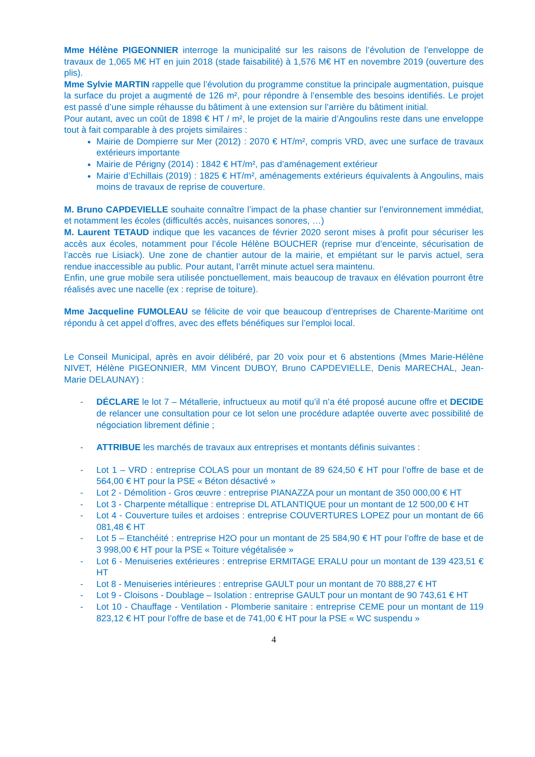Mme Hélène PIGEONNIER interroge la municipalité sur les raisons de l’évolution de l’enveloppe de travaux de 1,065 M€ HT en juin 2018 (stade faisabilité) à 1,576 M€ HT en novembre 2019 (ouverture des plis).
Mme Sylvie MARTIN rappelle que l’évolution du programme constitue la principale augmentation, puisque la surface du projet a augmenté de 126 m², pour répondre à l’ensemble des besoins identifiés. Le projet est passé d’une simple réhausse du bâtiment à une extension sur l’arrière du bâtiment initial.
Pour autant, avec un coût de 1898 € HT / m², le projet de la mairie d’Angoulins reste dans une enveloppe tout à fait comparable à des projets similaires :
Mairie de Dompierre sur Mer (2012) : 2070 € HT/m², compris VRD, avec une surface de travaux extérieurs importante
Mairie de Périgny (2014) : 1842 € HT/m², pas d’aménagement extérieur
Mairie d’Echillais (2019) : 1825 € HT/m², aménagements extérieurs équivalents à Angoulins, mais moins de travaux de reprise de couverture.
M. Bruno CAPDEVIELLE souhaite connaître l’impact de la phase chantier sur l’environnement immédiat, et notamment les écoles (difficultés accès, nuisances sonores, …)
M. Laurent TETAUD indique que les vacances de février 2020 seront mises à profit pour sécuriser les accès aux écoles, notamment pour l’école Hélène BOUCHER (reprise mur d’enceinte, sécurisation de l’accès rue Lisiack). Une zone de chantier autour de la mairie, et empiétant sur le parvis actuel, sera rendue inaccessible au public. Pour autant, l’arrêt minute actuel sera maintenu.
Enfin, une grue mobile sera utilisée ponctuellement, mais beaucoup de travaux en élévation pourront être réalisés avec une nacelle (ex : reprise de toiture).
Mme Jacqueline FUMOLEAU se félicite de voir que beaucoup d’entreprises de Charente-Maritime ont répondu à cet appel d’offres, avec des effets bénéfiques sur l’emploi local.
Le Conseil Municipal, après en avoir délibéré, par 20 voix pour et 6 abstentions (Mmes Marie-Hélène NIVET, Hélène PIGEONNIER, MM Vincent DUBOY, Bruno CAPDEVIELLE, Denis MARECHAL, Jean-Marie DELAUNAY) :
- DÉCLARE le lot 7 – Métallerie, infructueux au motif qu’il n’a été proposé aucune offre et DECIDE de relancer une consultation pour ce lot selon une procédure adaptée ouverte avec possibilité de négociation librement définie ;
- ATTRIBUE les marchés de travaux aux entreprises et montants définis suivantes :
- Lot 1 – VRD : entreprise COLAS pour un montant de 89 624,50 € HT pour l’offre de base et de 564,00 € HT pour la PSE « Béton désactivé »
- Lot 2 - Démolition - Gros œuvre : entreprise PIANAZZA pour un montant de 350 000,00 € HT
- Lot 3 - Charpente métallique : entreprise DL ATLANTIQUE pour un montant de 12 500,00 € HT
- Lot 4 - Couverture tuiles et ardoises : entreprise COUVERTURES LOPEZ pour un montant de 66 081,48 € HT
- Lot 5 – Etanchéité : entreprise H2O pour un montant de 25 584,90 € HT pour l’offre de base et de 3 998,00 € HT pour la PSE « Toiture végétalisée »
- Lot 6 - Menuiseries extérieures : entreprise ERMITAGE ERALU pour un montant de 139 423,51 € HT
- Lot 8 - Menuiseries intérieures : entreprise GAULT pour un montant de 70 888,27 € HT
- Lot 9 - Cloisons - Doublage – Isolation : entreprise GAULT pour un montant de 90 743,61 € HT
- Lot 10 - Chauffage - Ventilation - Plomberie sanitaire : entreprise CEME pour un montant de 119 823,12 € HT pour l’offre de base et de 741,00 € HT pour la PSE « WC suspendu »
4